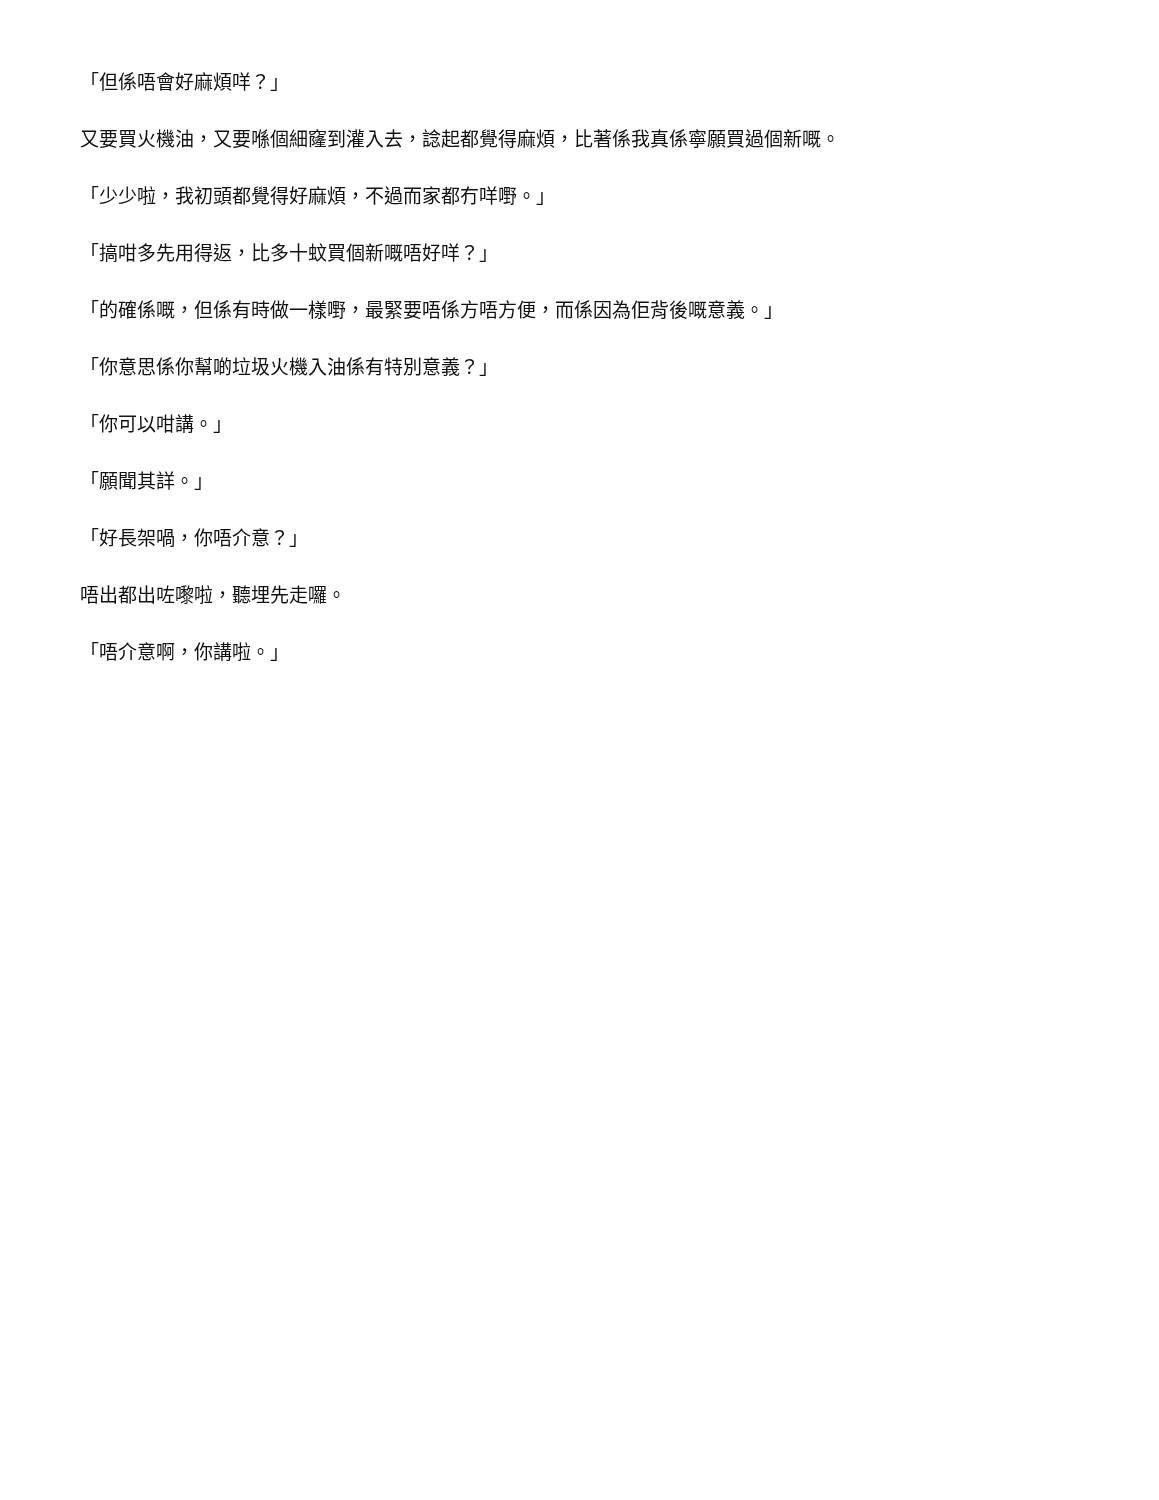「但係唔會好麻煩咩？」
又要買火機油，又要喺個細窿到灌入去，諗起都覺得麻煩，比著係我真係寧願買過個新嘅。
「少少啦，我初頭都覺得好麻煩，不過而家都冇咩嘢。」
「搞咁多先用得返，比多十蚊買個新嘅唔好咩？」
「的確係嘅，但係有時做一樣嘢，最緊要唔係方唔方便，而係因為佢背後嘅意義。」
「你意思係你幫啲垃圾火機入油係有特別意義？」
「你可以咁講。」
「願聞其詳。」
「好長架喎，你唔介意？」
唔出都出咗嚟啦，聽埋先走囉。
「唔介意啊，你講啦。」